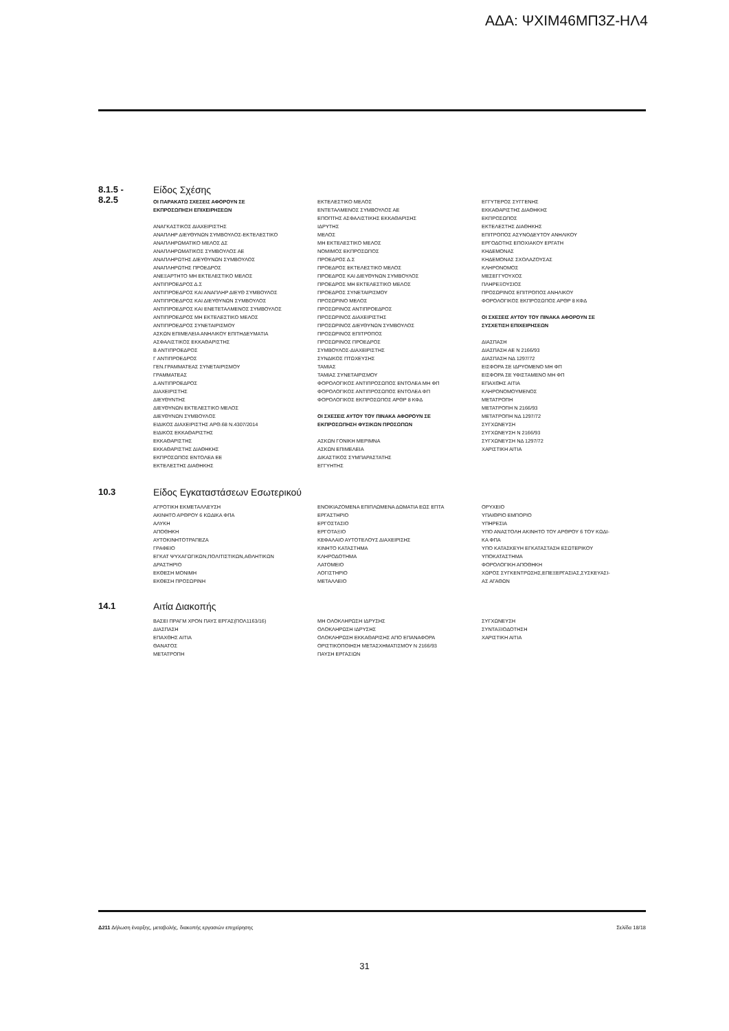ΑΔΑ: ΨΧΙΜ46ΜΠ3Ζ-ΗΛ4
8.1.5 -
8.2.5
Είδος Σχέσης
ΟΙ ΠΑΡΑΚΑΤΩ ΣΧΕΣΕΙΣ ΑΦΟΡΟΥΝ ΣΕ
ΕΚΠΡΟΣΩΠΗΣΗ ΕΠΙΧΕΙΡΗΣΕΩΝ
ΑΝΑΓΚΑΣΤΙΚΟΣ ΔΙΑΧΕΙΡΙΣΤΗΣ
ΑΝΑΠΛΗΡ ΔΙΕΥΘΥΝΩΝ ΣΥΜΒΟΥΛΟΣ-ΕΚΤΕΛΕΣΤΙΚΟ
ΑΝΑΠΛΗΡΩΜΑΤΙΚΟ ΜΕΛΟΣ ΔΣ
ΑΝΑΠΛΗΡΩΜΑΤΙΚΟΣ ΣΥΜΒΟΥΛΟΣ ΑΕ
ΑΝΑΠΛΗΡΩΤΗΣ ΔΙΕΥΘΥΝΩΝ ΣΥΜΒΟΥΛΟΣ
ΑΝΑΠΛΗΡΩΤΗΣ ΠΡΟΕΔΡΟΣ
ΑΝΕΞΑΡΤΗΤΟ ΜΗ ΕΚΤΕΛΕΣΤΙΚΟ ΜΕΛΟΣ
ΑΝΤΙΠΡΟΕΔΡΟΣ Δ.Σ
ΑΝΤΙΠΡΟΕΔΡΟΣ ΚΑΙ ΑΝΑΠΛΗΡ ΔΙΕΥΘ ΣΥΜΒΟΥΛΟΣ
ΑΝΤΙΠΡΟΕΔΡΟΣ ΚΑΙ ΔΙΕΥΘΥΝΩΝ ΣΥΜΒΟΥΛΟΣ
ΑΝΤΙΠΡΟΕΔΡΟΣ ΚΑΙ ΕΝΕΤΕΤΑΛΜΕΝΟΣ ΣΥΜΒΟΥΛΟΣ
ΑΝΤΙΠΡΟΕΔΡΟΣ ΜΗ ΕΚΤΕΛΕΣΤΙΚΟ ΜΕΛΟΣ
ΑΝΤΙΠΡΟΕΔΡΟΣ ΣΥΝΕΤΑΙΡΙΣΜΟΥ
ΑΣΚΩΝ ΕΠΙΜΕΛΕΙΑ ΑΝΗΛΙΚΟΥ ΕΠΙΤΗΔΕΥΜΑΤΙΑ
ΑΣΦΑΛΙΣΤΙΚΟΣ ΕΚΚΑΘΑΡΙΣΤΗΣ
Β ΑΝΤΙΠΡΟΕΔΡΟΣ
Γ ΑΝΤΙΠΡΟΕΔΡΟΣ
ΓΕΝ.ΓΡΑΜΜΑΤΕΑΣ ΣΥΝΕΤΑΙΡΙΣΜΟΥ
ΓΡΑΜΜΑΤΕΑΣ
Δ ΑΝΤΙΠΡΟΕΔΡΟΣ
ΔΙΑΧΕΙΡΙΣΤΗΣ
ΔΙΕΥΘΥΝΤΗΣ
ΔΙΕΥΘΥΝΩΝ ΕΚΤΕΛΕΣΤΙΚΟ ΜΕΛΟΣ
ΔΙΕΥΘΥΝΩΝ ΣΥΜΒΟΥΛΟΣ
ΕΙΔΙΚΟΣ ΔΙΑΧΕΙΡΙΣΤΗΣ ΑΡΘ.68 Ν.4307/2014
ΕΙΔΙΚΟΣ ΕΚΚΑΘΑΡΙΣΤΗΣ
ΕΚΚΑΘΑΡΙΣΤΗΣ
ΕΚΚΑΘΑΡΙΣΤΗΣ ΔΙΑΘΗΚΗΣ
ΕΚΠΡΟΣΩΠΟΣ ΕΝΤΟΛΕΑ ΕΕ
ΕΚΤΕΛΕΣΤΗΣ ΔΙΑΘΗΚΗΣ
ΕΚΤΕΛΕΣΤΙΚΟ ΜΕΛΟΣ
ΕΝΤΕΤΑΛΜΕΝΟΣ ΣΥΜΒΟΥΛΟΣ ΑΕ
ΕΠΟΠΤΗΣ ΑΣΦΑΛΙΣΤΙΚΗΣ ΕΚΚΑΘΑΡΙΣΗΣ
ΙΔΡΥΤΗΣ
ΜΕΛΟΣ
ΜΗ ΕΚΤΕΛΕΣΤΙΚΟ ΜΕΛΟΣ
ΝΟΜΙΜΟΣ ΕΚΠΡΟΣΩΠΟΣ
ΠΡΟΕΔΡΟΣ Δ.Σ
ΠΡΟΕΔΡΟΣ ΕΚΤΕΛΕΣΤΙΚΟ ΜΕΛΟΣ
ΠΡΟΕΔΡΟΣ ΚΑΙ ΔΙΕΥΘΥΝΩΝ ΣΥΜΒΟΥΛΟΣ
ΠΡΟΕΔΡΟΣ ΜΗ ΕΚΤΕΛΕΣΤΙΚΟ ΜΕΛΟΣ
ΠΡΟΕΔΡΟΣ ΣΥΝΕΤΑΙΡΙΣΜΟΥ
ΠΡΟΣΩΡΙΝΟ ΜΕΛΟΣ
ΠΡΟΣΩΡΙΝΟΣ ΑΝΤΙΠΡΟΕΔΡΟΣ
ΠΡΟΣΩΡΙΝΟΣ ΔΙΑΧΕΙΡΙΣΤΗΣ
ΠΡΟΣΩΡΙΝΟΣ ΔΙΕΥΘΥΝΩΝ ΣΥΜΒΟΥΛΟΣ
ΠΡΟΣΩΡΙΝΟΣ ΕΠΙΤΡΟΠΟΣ
ΠΡΟΣΩΡΙΝΟΣ ΠΡΟΕΔΡΟΣ
ΣΥΜΒΟΥΛΟΣ-ΔΙΑΧΕΙΡΙΣΤΗΣ
ΣΥΝΔΙΚΟΣ ΠΤΩΧΕΥΣΗΣ
ΤΑΜΙΑΣ
ΤΑΜΙΑΣ ΣΥΝΕΤΑΙΡΙΣΜΟΥ
ΦΟΡΟΛΟΓΙΚΟΣ ΑΝΤΙΠΡΟΣΩΠΟΣ ΕΝΤΟΛΕΑ ΜΗ ΦΠ
ΦΟΡΟΛΟΓΙΚΟΣ ΑΝΤΙΠΡΟΣΩΠΟΣ ΕΝΤΟΛΕΑ ΦΠ
ΦΟΡΟΛΟΓΙΚΟΣ ΕΚΠΡΟΣΩΠΟΣ ΑΡΘΡ 8 ΚΦΔ
ΟΙ ΣΧΕΣΕΙΣ ΑΥΤΟΥ ΤΟΥ ΠΙΝΑΚΑ ΑΦΟΡΟΥΝ ΣΕ
ΕΚΠΡΟΣΩΠΗΣΗ ΦΥΣΙΚΩΝ ΠΡΟΣΩΠΩΝ
ΑΣΚΩΝ ΓΟΝΙΚΗ ΜΕΡΙΜΝΑ
ΑΣΚΩΝ ΕΠΙΜΕΛΕΙΑ
ΔΙΚΑΣΤΙΚΟΣ ΣΥΜΠΑΡΑΣΤΑΤΗΣ
ΕΓΓΥΗΤΗΣ
ΕΓΓΥΤΕΡΟΣ ΣΥΓΓΕΝΗΣ
ΕΚΚΑΘΑΡΙΣΤΗΣ ΔΙΑΘΗΚΗΣ
ΕΚΠΡΟΣΩΠΟΣ
ΕΚΤΕΛΕΣΤΗΣ ΔΙΑΘΗΚΗΣ
ΕΠΙΤΡΟΠΟΣ ΑΣΥΝΟΔΕΥΤΟΥ ΑΝΗΛΙΚΟΥ
ΕΡΓΟΔΟΤΗΣ ΕΠΟΧΙΑΚΟΥ ΕΡΓΑΤΗ
ΚΗΔΕΜΟΝΑΣ
ΚΗΔΕΜΟΝΑΣ ΣΧΟΛΑΖΟΥΣΑΣ
ΚΛΗΡΟΝΟΜΟΣ
ΜΕΣΕΓΓΥΟΥΧΟΣ
ΠΛΗΡΕΞΟΥΣΙΟΣ
ΠΡΟΣΩΡΙΝΟΣ ΕΠΙΤΡΟΠΟΣ ΑΝΗΛΙΚΟΥ
ΦΟΡΟΛΟΓΙΚΟΣ ΕΚΠΡΟΣΩΠΟΣ ΑΡΘΡ 8 ΚΦΔ
ΟΙ ΣΧΕΣΕΙΣ ΑΥΤΟΥ ΤΟΥ ΠΙΝΑΚΑ ΑΦΟΡΟΥΝ ΣΕ
ΣΥΣΧΕΤΙΣΗ ΕΠΙΧΕΙΡΗΣΕΩΝ
ΔΙΑΣΠΑΣΗ
ΔΙΑΣΠΑΣΗ ΑΕ Ν 2166/93
ΔΙΑΣΠΑΣΗ ΝΔ 1297/72
ΕΙΣΦΟΡΑ ΣΕ ΙΔΡΥΟΜΕΝΟ ΜΗ ΦΠ
ΕΙΣΦΟΡΑ ΣΕ ΥΦΙΣΤΑΜΕΝΟ ΜΗ ΦΠ
ΕΠΑΧΘΗΣ ΑΙΤΙΑ
ΚΛΗΡΟΝΟΜΟΥΜΕΝΟΣ
ΜΕΤΑΤΡΟΠΗ
ΜΕΤΑΤΡΟΠΗ Ν 2166/93
ΜΕΤΑΤΡΟΠΗ ΝΔ 1297/72
ΣΥΓΧΩΝΕΥΣΗ
ΣΥΓΧΩΝΕΥΣΗ Ν 2166/93
ΣΥΓΧΩΝΕΥΣΗ ΝΔ 1297/72
ΧΑΡΙΣΤΙΚΗ ΑΙΤΙΑ
10.3 Είδος Εγκαταστάσεων Εσωτερικού
ΑΓΡΟΤΙΚΗ ΕΚΜΕΤΑΛΛΕΥΣΗ
ΑΚΙΝΗΤΟ ΑΡΘΡΟΥ 6 ΚΩΔΙΚΑ ΦΠΑ
ΑΛΥΚΗ
ΑΠΟΘΗΚΗ
ΑΥΤΟΚΙΝΗΤΟΤΡΑΠΕΖΑ
ΓΡΑΦΕΙΟ
ΕΓΚΑΤ ΨΥΧΑΓΩΓΙΚΩΝ,ΠΟΛΙΤΙΣΤΙΚΩΝ,ΑΘΛΗΤΙΚΩΝ
ΔΡΑΣΤΗΡΙΟ
ΕΚΘΕΣΗ ΜΟΝΙΜΗ
ΕΚΘΕΣΗ ΠΡΟΣΩΡΙΝΗ
ΕΝΟΙΚΙΑΖΟΜΕΝΑ ΕΠΙΠΛΩΜΕΝΑ ΔΩΜΑΤΙΑ ΕΩΣ ΕΠΤΑ
ΕΡΓΑΣΤΗΡΙΟ
ΕΡΓΟΣΤΑΣΙΟ
ΕΡΓΟΤΑΞΙΟ
ΚΕΦΑΛΑΙΟ ΑΥΤΟΤΕΛΟΥΣ ΔΙΑΧΕΙΡΙΣΗΣ
ΚΙΝΗΤΟ ΚΑΤΑΣΤΗΜΑ
ΚΛΗΡΟΔΟΤΗΜΑ
ΛΑΤΟΜΕΙΟ
ΛΟΓΙΣΤΗΡΙΟ
ΜΕΤΑΛΛΕΙΟ
ΟΡΥΧΕΙΟ
ΥΠΑΙΘΡΙΟ ΕΜΠΟΡΙΟ
ΥΠΗΡΕΣΙΑ
ΥΠΟ ΑΝΑΣΤΟΛΗ ΑΚΙΝΗΤΟ ΤΟΥ ΑΡΘΡΟΥ 6 ΤΟΥ ΚΩΔΙ-
ΚΑ ΦΠΑ
ΥΠΟ ΚΑΤΑΣΚΕΥΗ ΕΓΚΑΤΑΣΤΑΣΗ ΕΣΩΤΕΡΙΚΟΥ
ΥΠΟΚΑΤΑΣΤΗΜΑ
ΦΟΡΟΛΟΓΙΚΗ ΑΠΟΘΗΚΗ
ΧΩΡΟΣ ΣΥΓΚΕΝΤΡΩΣΗΣ,ΕΠΕΞΕΡΓΑΣΙΑΣ,ΣΥΣΚΕΥΑΣΙ-
ΑΣ ΑΓΑΘΩΝ
14.1 Αιτία Διακοπής
ΒΑΣΕΙ ΠΡΑΓΜ ΧΡΟΝ ΠΑΥΣ ΕΡΓΑΣ(ΠΟΛ1163/16)
ΔΙΑΣΠΑΣΗ
ΕΠΑΧΘΗΣ ΑΙΤΙΑ
ΘΑΝΑΤΟΣ
ΜΕΤΑΤΡΟΠΗ
ΜΗ ΟΛΟΚΛΗΡΩΣΗ ΙΔΡΥΣΗΣ
ΟΛΟΚΛΗΡΩΣΗ ΙΔΡΥΣΗΣ
ΟΛΟΚΛΗΡΩΣΗ ΕΚΚΑΘΑΡΙΣΗΣ ΑΠΟ ΕΠΑΝΑΦΟΡΑ
ΟΡΙΣΤΙΚΟΠΟΙΗΣΗ ΜΕΤΑΣΧΗΜΑΤΙΣΜΟΥ Ν 2166/93
ΠΑΥΣΗ ΕΡΓΑΣΙΩΝ
ΣΥΓΧΩΝΕΥΣΗ
ΣΥΝΤΑΞΙΟΔΟΤΗΣΗ
ΧΑΡΙΣΤΙΚΗ ΑΙΤΙΑ
Δ211 Δήλωση έναρξης, μεταβολής, διακοπής εργασιών επιχείρησης Σελίδα 18/18
31